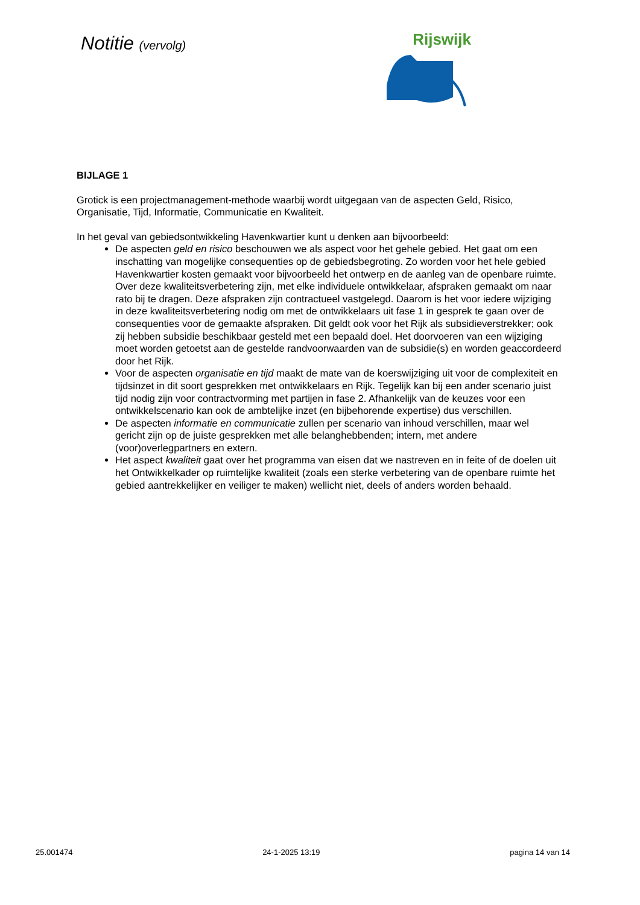Notitie (vervolg)
Rijswijk
BIJLAGE 1
Grotick is een projectmanagement-methode waarbij wordt uitgegaan van de aspecten Geld, Risico, Organisatie, Tijd, Informatie, Communicatie en Kwaliteit.
In het geval van gebiedsontwikkeling Havenkwartier kunt u denken aan bijvoorbeeld:
De aspecten geld en risico beschouwen we als aspect voor het gehele gebied. Het gaat om een inschatting van mogelijke consequenties op de gebiedsbegroting. Zo worden voor het hele gebied Havenkwartier kosten gemaakt voor bijvoorbeeld het ontwerp en de aanleg van de openbare ruimte. Over deze kwaliteitsverbetering zijn, met elke individuele ontwikkelaar, afspraken gemaakt om naar rato bij te dragen. Deze afspraken zijn contractueel vastgelegd. Daarom is het voor iedere wijziging in deze kwaliteitsverbetering nodig om met de ontwikkelaars uit fase 1 in gesprek te gaan over de consequenties voor de gemaakte afspraken. Dit geldt ook voor het Rijk als subsidieverstrekker; ook zij hebben subsidie beschikbaar gesteld met een bepaald doel. Het doorvoeren van een wijziging moet worden getoetst aan de gestelde randvoorwaarden van de subsidie(s) en worden geaccordeerd door het Rijk.
Voor de aspecten organisatie en tijd maakt de mate van de koerswijziging uit voor de complexiteit en tijdsinzet in dit soort gesprekken met ontwikkelaars en Rijk. Tegelijk kan bij een ander scenario juist tijd nodig zijn voor contractvorming met partijen in fase 2. Afhankelijk van de keuzes voor een ontwikkelscenario kan ook de ambtelijke inzet (en bijbehorende expertise) dus verschillen.
De aspecten informatie en communicatie zullen per scenario van inhoud verschillen, maar wel gericht zijn op de juiste gesprekken met alle belanghebbenden; intern, met andere (voor)overlegpartners en extern.
Het aspect kwaliteit gaat over het programma van eisen dat we nastreven en in feite of de doelen uit het Ontwikkelkader op ruimtelijke kwaliteit (zoals een sterke verbetering van de openbare ruimte het gebied aantrekkelijker en veiliger te maken) wellicht niet, deels of anders worden behaald.
25.001474 24-1-2025 13:19 pagina 14 van 14